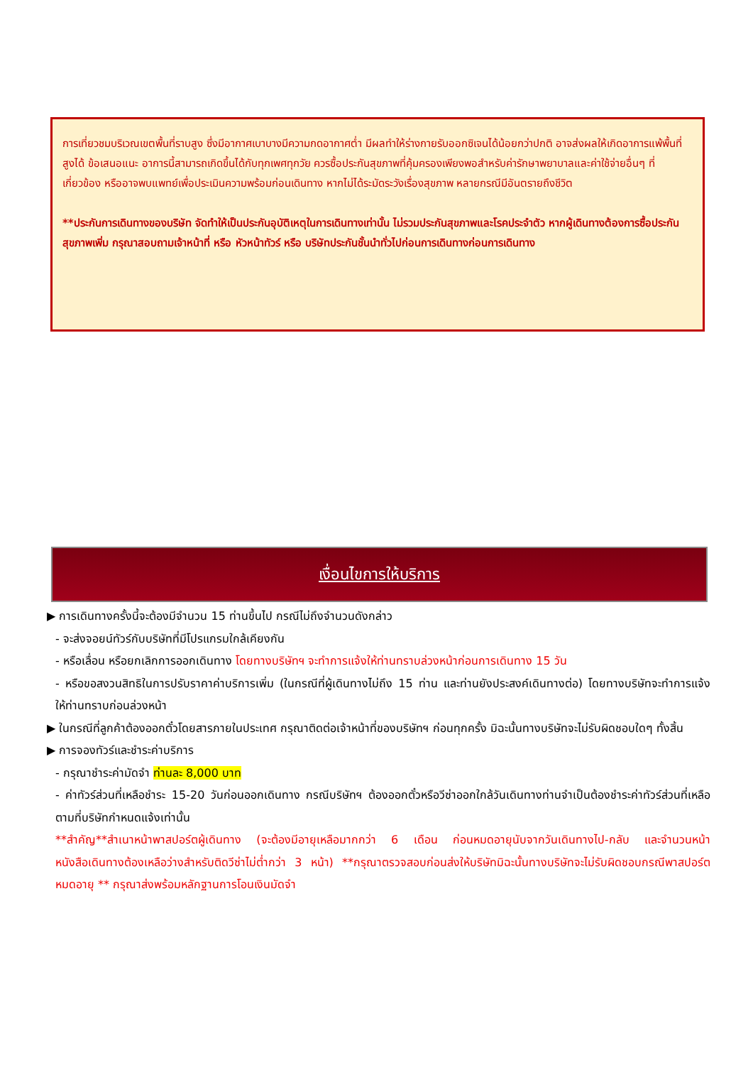การเที่ยวชมบริเวณเขตพื้นที่ราบสูง ซึ่งมีอากาศเบาบางมีความกดอากาศต่ำ มีผลทำให้ร่างกายรับออกซิเจนได้น้อยกว่าปกติ อาจส่งผลให้เกิดอาการแพ้พื้นที่สูงได้ ข้อเสนอแนะ อาการนี้สามารถเกิดขึ้นได้กับทุกเพศทุกวัย ควรซื้อประกันสุขภาพที่คุ้มครองเพียงพอสำหรับค่ารักษาพยาบาลและค่าใช้จ่ายอื่นๆ ที่เกี่ยวข้อง หรืออาจพบแพทย์เพื่อประเมินความพร้อมก่อนเดินทาง หากไม่ได้ระมัดระวังเรื่องสุขภาพ หลายกรณีมีอันตรายถึงชีวิต
**ประกันการเดินทางของบริษัท จัดทำให้เป็นประกันอุบัติเหตุในการเดินทางเท่านั้น ไม่รวมประกันสุขภาพและโรคประจำตัว หากผู้เดินทางต้องการซื้อประกันสุขภาพเพิ่ม กรุณาสอบถามเจ้าหน้าที่ หรือ หัวหน้าทัวร์ หรือ บริษัทประกันชั้นนำทั่วไปก่อนการเดินทางก่อนการเดินทาง
เงื่อนไขการให้บริการ
▶ การเดินทางครั้งนี้จะต้องมีจำนวน 15 ท่านขึ้นไป กรณีไม่ถึงจำนวนดังกล่าว
- จะส่งจอยน์ทัวร์กับบริษัทที่มีโปรแกรมใกล้เคียงกัน
- หรือเลื่อน หรือยกเลิกการออกเดินทาง โดยทางบริษัทฯ จะทำการแจ้งให้ท่านทราบล่วงหน้าก่อนการเดินทาง 15 วัน
- หรือขอสงวนสิทธิในการปรับราคาค่าบริการเพิ่ม (ในกรณีที่ผู้เดินทางไม่ถึง 15 ท่าน และท่านยังประสงค์เดินทางต่อ) โดยทางบริษัทจะทำการแจ้งให้ท่านทราบก่อนล่วงหน้า
▶ ในกรณีที่ลูกค้าต้องออกตั๋วโดยสารภายในประเทศ กรุณาติดต่อเจ้าหน้าที่ของบริษัทฯ ก่อนทุกครั้ง มิฉะนั้นทางบริษัทจะไม่รับผิดชอบใดๆ ทั้งสิ้น
▶ การจองทัวร์และชำระค่าบริการ
- กรุณาชำระค่ามัดจำ ท่านละ 8,000 บาท
- ค่าทัวร์ส่วนที่เหลือชำระ 15-20 วันก่อนออกเดินทาง กรณีบริษัทฯ ต้องออกตั๋วหรือวีซ่าออกใกล้วันเดินทางท่านจำเป็นต้องชำระค่าทัวร์ส่วนที่เหลือตามที่บริษัทกำหนดแจ้งเท่านั้น
**สำคัญ**สำเนาหน้าพาสปอร์ตผู้เดินทาง (จะต้องมีอายุเหลือมากกว่า 6 เดือน ก่อนหมดอายุนับจากวันเดินทางไป-กลับ และจำนวนหน้าหนังสือเดินทางต้องเหลือว่างสำหรับติดวีซ่าไม่ต่ำกว่า 3 หน้า) **กรุณาตรวจสอบก่อนส่งให้บริษัทมิฉะนั้นทางบริษัทจะไม่รับผิดชอบกรณีพาสปอร์ตหมดอายุ ** กรุณาส่งพร้อมหลักฐานการโอนเงินมัดจำ